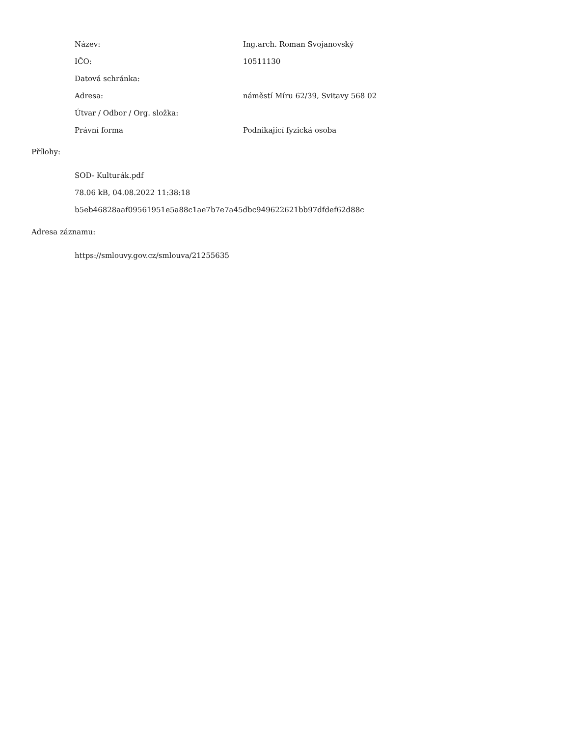| Název: | Ing.arch. Roman Svojanovský |
| IČO: | 10511130 |
| Datová schránka: | |
| Adresa: | náměstí Míru 62/39, Svitavy 568 02 |
| Útvar / Odbor / Org. složka: | |
| Právní forma | Podnikající fyzická osoba |
Přílohy:
SOD- Kulturák.pdf
78.06 kB, 04.08.2022 11:38:18
b5eb46828aaf09561951e5a88c1ae7b7e7a45dbc949622621bb97dfdef62d88c
Adresa záznamu:
https://smlouvy.gov.cz/smlouva/21255635